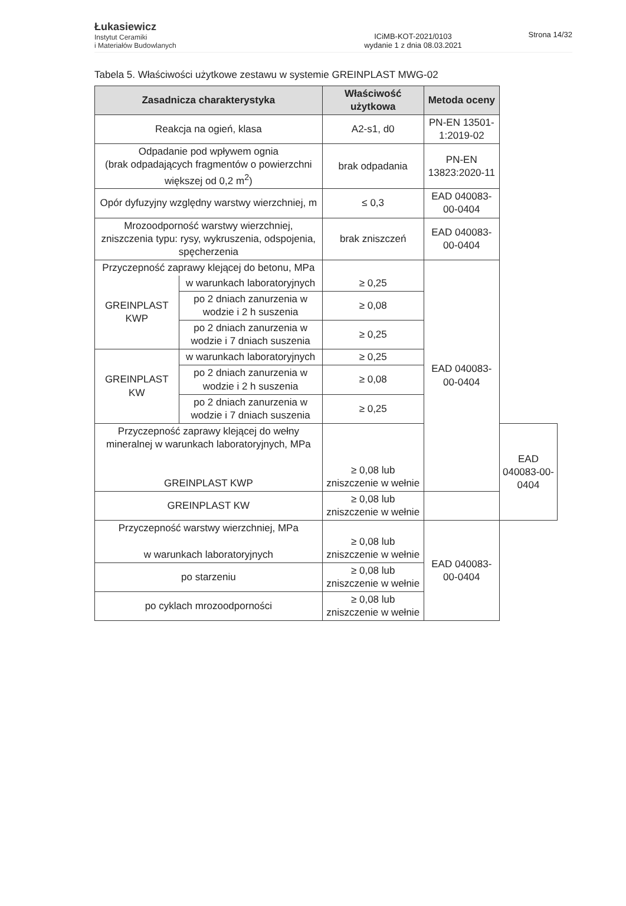Łukasiewicz
Instytut Ceramiki
i Materiałów Budowlanych
ICiMB-KOT-2021/0103
wydanie 1 z dnia 08.03.2021
Strona 14/32
Tabela 5. Właściwości użytkowe zestawu w systemie GREINPLAST MWG-02
| Zasadnicza charakterystyka | | Właściwość użytkowa | Metoda oceny | |
| --- | --- | --- | --- | --- |
| Reakcja na ogień, klasa | | A2-s1, d0 | PN-EN 13501-1:2019-02 | |
| Odpadanie pod wpływem ognia (brak odpadających fragmentów o powierzchni większej od 0,2 m<sup>2</sup>) | | brak odpadania | PN-EN 13823:2020-11 | |
| Opór dyfuzyjny względny warstwy wierzchniej, m | | ≤ 0,3 | EAD 040083-00-0404 | |
| Mrozoodporność warstwy wierzchniej, zniszczenia typu: rysy, wykruszenia, odspojenia, spęcherzenia | | brak zniszczeń | EAD 040083-00-0404 | |
| Przyczepność zaprawy klejącej do betonu, MPa | | | EAD 040083-00-0404 | |
| GREINPLAST KWP | w warunkach laboratoryjnych | ≥ 0,25 | | |
| | po 2 dniach zanurzenia w wodzie i 2 h suszenia | ≥ 0,08 | | |
| | po 2 dniach zanurzenia w wodzie i 7 dniach suszenia | ≥ 0,25 | | |
| GREINPLAST KW | w warunkach laboratoryjnych | ≥ 0,25 | | |
| | po 2 dniach zanurzenia w wodzie i 2 h suszenia | ≥ 0,08 | | |
| | po 2 dniach zanurzenia w wodzie i 7 dniach suszenia | ≥ 0,25 | | |
| Przyczepność zaprawy klejącej do wełny mineralnej w warunkach laboratoryjnych, MPa GREINPLAST KWP | | ≥ 0,08 lub zniszczenie w wełnie | | EAD 040083-00-0404 |
| GREINPLAST KW | | ≥ 0,08 lub zniszczenie w wełnie | | |
| Przyczepność warstwy wierzchniej, MPa w warunkach laboratoryjnych | | ≥ 0,08 lub zniszczenie w wełnie | EAD 040083-00-0404 | |
| po starzeniu | | ≥ 0,08 lub zniszczenie w wełnie | | |
| po cyklach mrozoodporności | | ≥ 0,08 lub zniszczenie w wełnie | | |